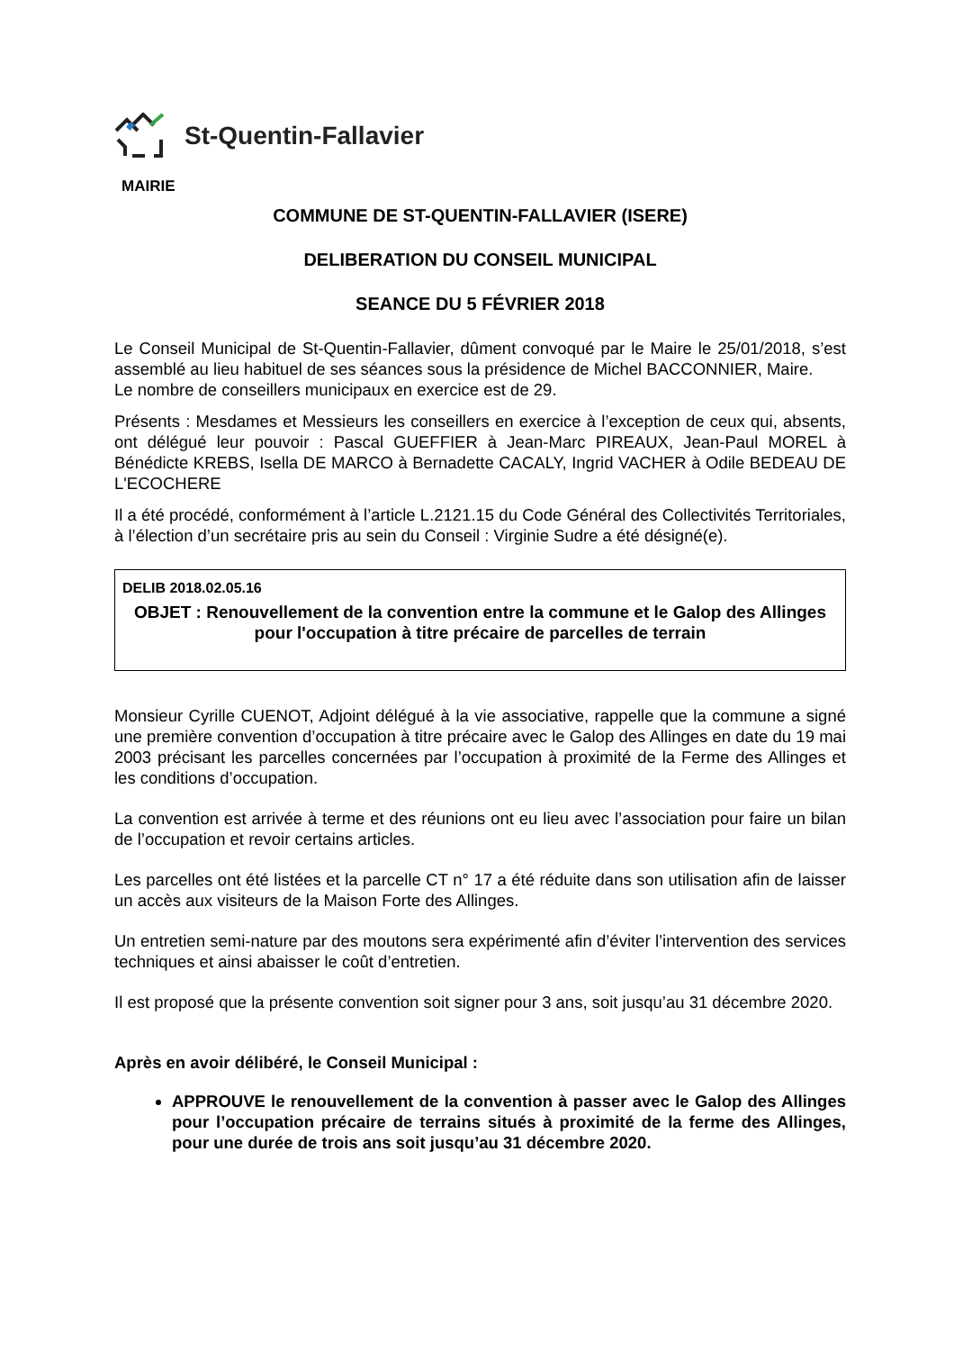St-Quentin-Fallavier
MAIRIE
COMMUNE DE ST-QUENTIN-FALLAVIER (ISERE)
DELIBERATION DU CONSEIL MUNICIPAL
SEANCE DU 5 FÉVRIER 2018
Le Conseil Municipal de St-Quentin-Fallavier, dûment convoqué par le Maire le 25/01/2018, s’est assemblé au lieu habituel de ses séances sous la présidence de Michel BACCONNIER, Maire.
Le nombre de conseillers municipaux en exercice est de 29.
Présents : Mesdames et Messieurs les conseillers en exercice à l’exception de ceux qui, absents, ont délégué leur pouvoir : Pascal GUEFFIER à Jean-Marc PIREAUX, Jean-Paul MOREL à Bénédicte KREBS, Isella DE MARCO à Bernadette CACALY, Ingrid VACHER à Odile BEDEAU DE L'ECOCHERE
Il a été procédé, conformément à l’article L.2121.15 du Code Général des Collectivités Territoriales, à l’élection d’un secrétaire pris au sein du Conseil : Virginie Sudre a été désigné(e).
DELIB 2018.02.05.16
OBJET : Renouvellement de la convention entre la commune et le Galop des Allinges pour l'occupation à titre précaire de parcelles de terrain
Monsieur Cyrille CUENOT, Adjoint délégué à la vie associative, rappelle que la commune a signé une première convention d’occupation à titre précaire avec le Galop des Allinges en date du 19 mai 2003 précisant les parcelles concernées par l’occupation à proximité de la Ferme des Allinges et les conditions d’occupation.
La convention est arrivée à terme et des réunions ont eu lieu avec l’association pour faire un bilan de l’occupation et revoir certains articles.
Les parcelles ont été listées et la parcelle CT n° 17 a été réduite dans son utilisation afin de laisser un accès aux visiteurs de la Maison Forte des Allinges.
Un entretien semi-nature par des moutons sera expérimenté afin d’éviter l’intervention des services techniques et ainsi abaisser le coût d’entretien.
Il est proposé que la présente convention soit signer pour 3 ans, soit jusqu’au 31 décembre 2020.
Après en avoir délibéré, le Conseil Municipal :
APPROUVE le renouvellement de la convention à passer avec le Galop des Allinges pour l’occupation précaire de terrains situés à proximité de la ferme des Allinges, pour une durée de trois ans soit jusqu’au 31 décembre 2020.